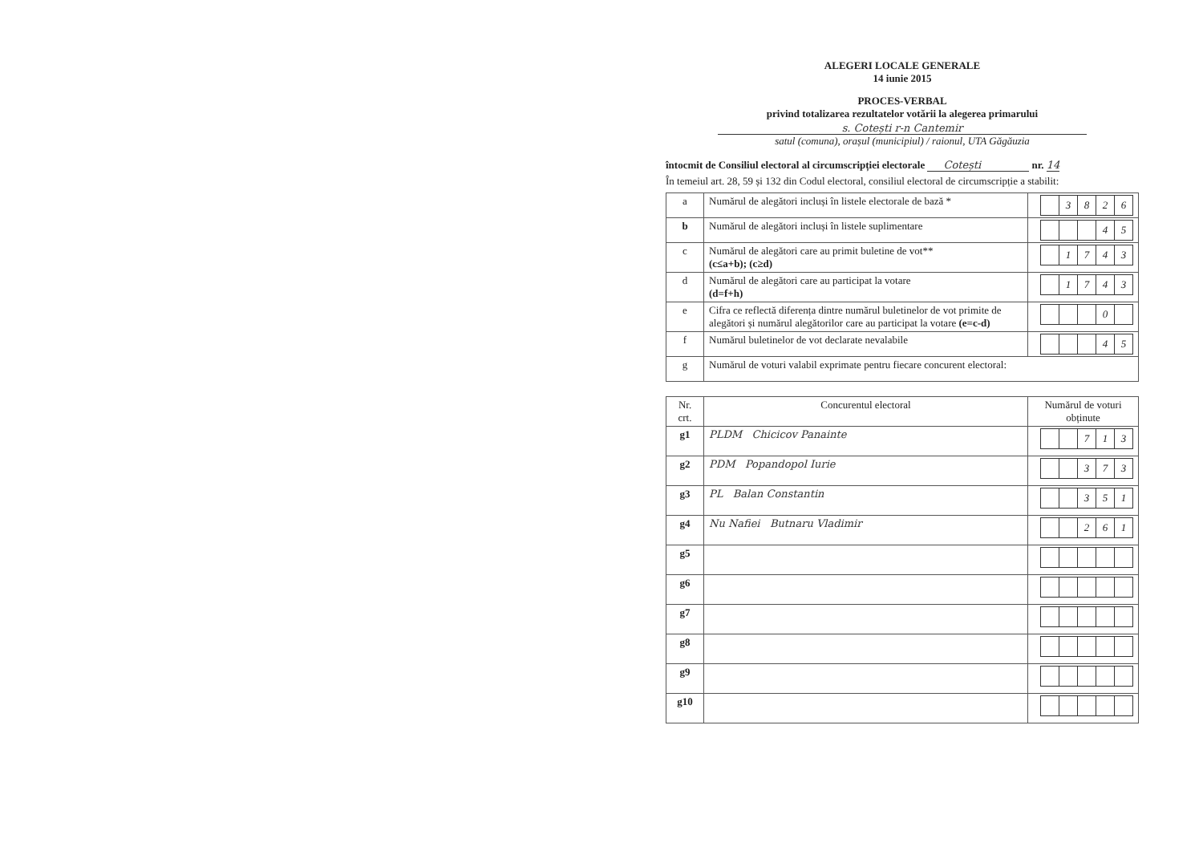ALEGERI LOCALE GENERALE
14 iunie 2015
PROCES-VERBAL
privind totalizarea rezultatelor votării la alegerea primarului
s. Cotești r-n Cantemir
satul (comuna), orașul (municipiul) / raionul, UTA Găgăuzia
întocmit de Consiliul electoral al circumscripției electorale Cotești nr. 14
În temeiul art. 28, 59 și 132 din Codul electoral, consiliul electoral de circumscripție a stabilit:
| a | Numărul de alegători incluși în listele electorale de bază * | 3 8 2 6 |
| b | Numărul de alegători incluși în listele suplimentare | 4 5 |
| c | Numărul de alegători care au primit buletine de vot** (c≤a+b); (c≥d) | 1 7 4 3 |
| d | Numărul de alegători care au participat la votare (d=f+h) | 1 7 4 3 |
| e | Cifra ce reflectă diferența dintre numărul buletinelor de vot primite de alegători și numărul alegătorilor care au participat la votare (e=c-d) | 0 |
| f | Numărul buletinelor de vot declarate nevalabile | 4 5 |
| g | Numărul de voturi valabil exprimate pentru fiecare concurent electoral: | |
| Nr. crt. | Concurentul electoral | Numărul de voturi obținute |
| --- | --- | --- |
| g1 | PLDM Chicicov Panainte | 7 1 3 |
| g2 | PDM Popandopol Iurie | 3 7 3 |
| g3 | PL Balan Constantin | 3 5 1 |
| g4 | Nu Nafiei Butnaru Vladimir | 2 6 1 |
| g5 | | |
| g6 | | |
| g7 | | |
| g8 | | |
| g9 | | |
| g10 | | |